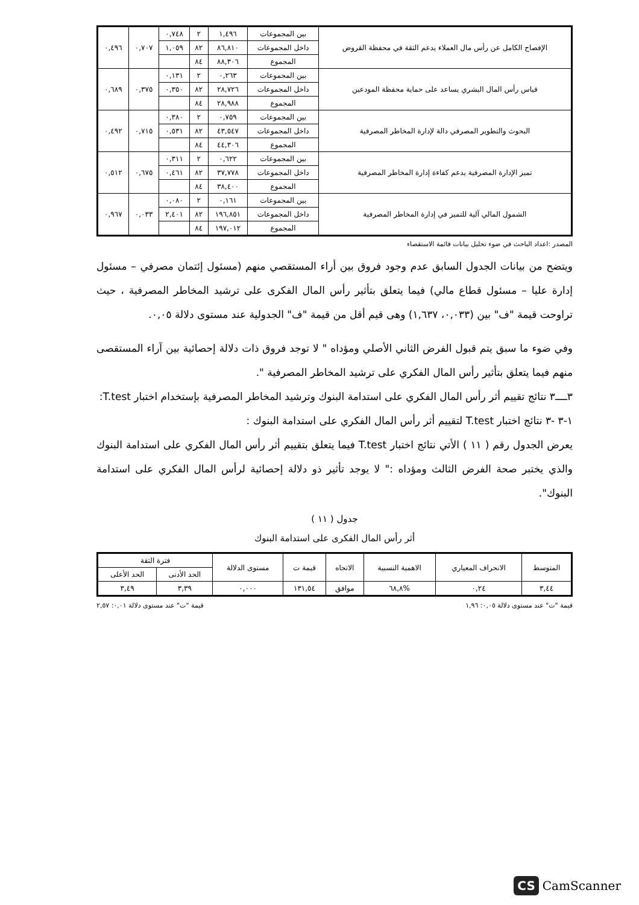| الإفصاح الكامل عن رأس مال العملاء يدعم الثقة في محفظة القروض | بين المجموعات | ١,٤٩٦ | ٢ | ٠,٧٤٨ | ٠,٧٠٧ | ٠,٤٩٦ |
| | داخل المجموعات | ٨٦,٨١٠ | ٨٢ | ١,٠٥٩ | | |
| | المجموع | ٨٨,٣٠٦ | ٨٤ | | | |
| قياس رأس المال البشري يساعد على حماية محفظة المودعين | بين المجموعات | ٠,٢٦٣ | ٢ | ٠,١٣١ | ٠,٣٧٥ | ٠,٦٨٩ |
| | داخل المجموعات | ٢٨,٧٢٦ | ٨٢ | ٠,٣٥٠ | | |
| | المجموع | ٢٨,٩٨٨ | ٨٤ | | | |
| البحوث والتطوير المصرفي دالة لإدارة المخاطر المصرفية | بين المجموعات | ٠,٧٥٩ | ٢ | ٠,٣٨٠ | ٠,٧١٥ | ٠,٤٩٢ |
| | داخل المجموعات | ٤٣,٥٤٧ | ٨٢ | ٠,٥٣١ | | |
| | المجموع | ٤٤,٣٠٦ | ٨٤ | | | |
| تميز الإدارة المصرفية يدعم كفاءة إدارة المخاطر المصرفية | بين المجموعات | ٠,٦٢٢ | ٢ | ٠,٣١١ | ٠,٦٧٥ | ٠,٥١٢ |
| | داخل المجموعات | ٣٧,٧٧٨ | ٨٢ | ٠,٤٦١ | | |
| | المجموع | ٣٨,٤٠٠ | ٨٤ | | | |
| الشمول المالي آلية للتميز في إدارة المخاطر المصرفية | بين المجموعات | ٠,١٦١ | ٢ | ٠,٠٨٠ | ٠,٠٣٣ | ٠,٩٦٧ |
| | داخل المجموعات | ١٩٦,٨٥١ | ٨٢ | ٢,٤٠١ | | |
| | المجموع | ١٩٧,٠١٢ | ٨٤ | | | |
المصدر :اعداد الباحث في ضوء تحليل بيانات قائمة الاستقصاء
ويتضح من بيانات الجدول السابق عدم وجود فروق بين أراء المستقصي منهم (مسئول إئتمان مصرفي – مسئول إدارة عليا – مسئول قطاع مالي) فيما يتعلق بتأثير رأس المال الفكرى على ترشيد المخاطر المصرفية ، حيث تراوحت قيمة "ف" بين (٠,٠٣٣، ١,٦٣٧) وهى قيم أقل من قيمة "ف" الجدولية عند مستوى دلالة ٠,٠٥.
وفي ضوء ما سبق يتم قبول الفرض الثاني الأصلي ومؤداه " لا توجد فروق ذات دلالة إحصائية بين آراء المستقصى منهم فيما يتعلق بتأثير رأس المال الفكري على ترشيد المخاطر المصرفية ".
٣ــــ٣ نتائج تقييم أثر رأس المال الفكري على استدامة البنوك وترشيد المخاطر المصرفية بإستخدام اختبار T.test:
١-٣ -٣ نتائج اختبار T.test لتقييم أثر رأس المال الفكري على استدامة البنوك :
يعرض الجدول رقم ( ١١ ) الأتي نتائج اختبار T.test فيما يتعلق بتقييم أثر رأس المال الفكري على استدامة البنوك والذي يختبر صحة الفرض الثالث ومؤداه :" لا يوجد تأثير ذو دلالة إحصائية لرأس المال الفكري على استدامة البنوك".
جدول ( ١١ )
أثر رأس المال الفكرى على استدامة البنوك
| المتوسط | الانحراف المعياري | الاهمية النسبية | الاتجاه | قيمة ت | مستوى الدلالة | فترة الثقة | |
| --- | --- | --- | --- | --- | --- | --- | --- |
| | | | | | | الحد الأدنى | الحد الأعلى |
| ٣,٤٤ | ٠,٢٤ | %٦٨,٨ | موافق | ١٣١,٥٤ | ٠,٠٠٠ | ٣,٣٩ | ٣,٤٩ |
قيمة "ت" عند مستوى دلالة ٠,٠٥: ١,٩٦ قيمة "ت" عند مستوى دلالة ٠,٠١: ٢,٥٧
CS CamScanner